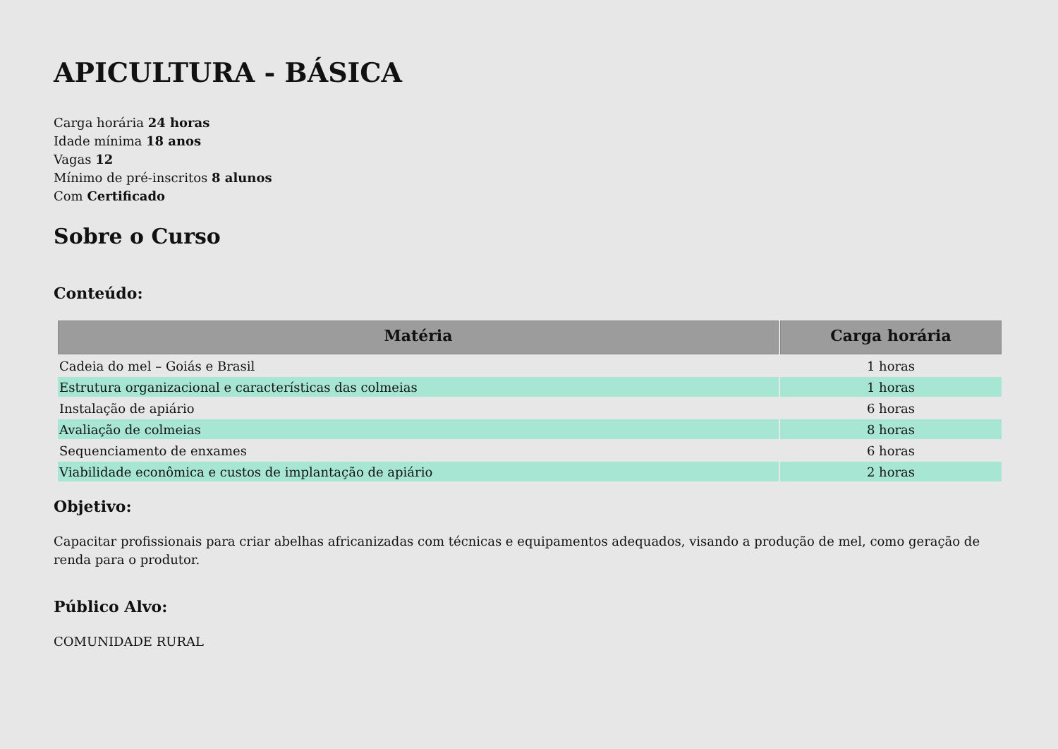APICULTURA - BÁSICA
Carga horária 24 horas
Idade mínima 18 anos
Vagas 12
Mínimo de pré-inscritos 8 alunos
Com Certificado
Sobre o Curso
Conteúdo:
| Matéria | Carga horária |
| --- | --- |
| Cadeia do mel – Goiás e Brasil | 1 horas |
| Estrutura organizacional e características das colmeias | 1 horas |
| Instalação de apiário | 6 horas |
| Avaliação de colmeias | 8 horas |
| Sequenciamento de enxames | 6 horas |
| Viabilidade econômica e custos de implantação de apiário | 2 horas |
Objetivo:
Capacitar profissionais para criar abelhas africanizadas com técnicas e equipamentos adequados, visando a produção de mel, como geração de renda para o produtor.
Público Alvo:
COMUNIDADE RURAL